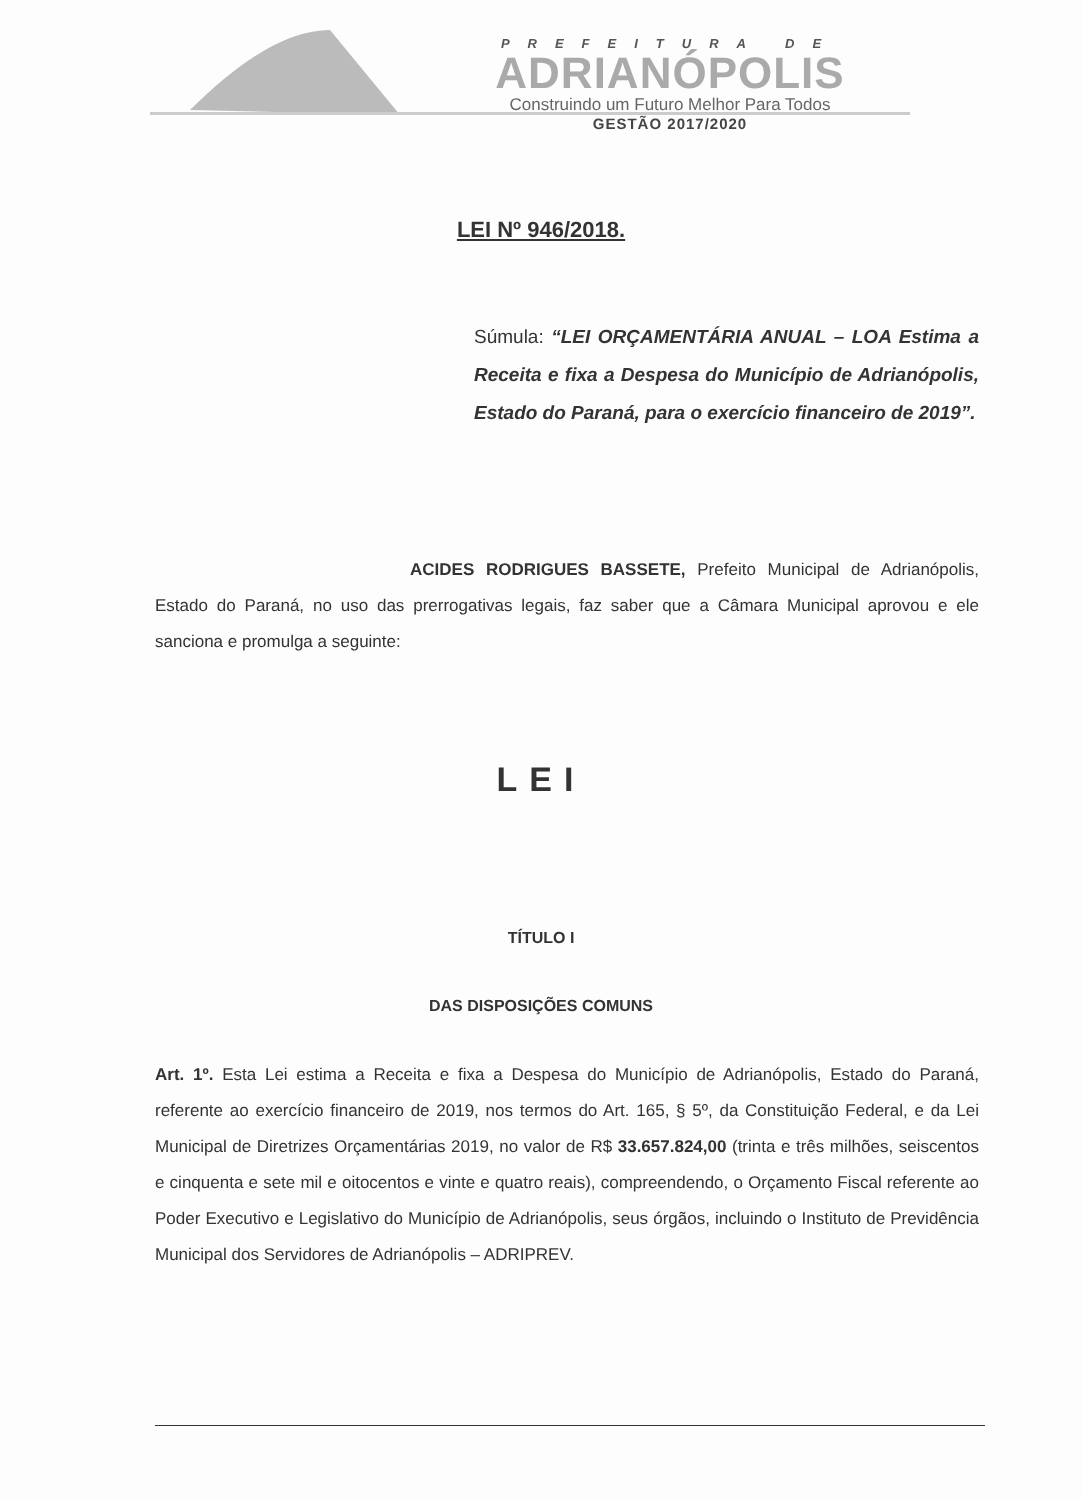PREFEITURA DE
ADRIANÓPOLIS
Construindo um Futuro Melhor Para Todos
GESTÃO 2017/2020
LEI Nº 946/2018.
Súmula: “LEI ORÇAMENTÁRIA ANUAL – LOA Estima a Receita e fixa a Despesa do Município de Adrianópolis, Estado do Paraná, para o exercício financeiro de 2019”.
ACIDES RODRIGUES BASSETE, Prefeito Municipal de Adrianópolis, Estado do Paraná, no uso das prerrogativas legais, faz saber que a Câmara Municipal aprovou e ele sanciona e promulga a seguinte:
LEI
TÍTULO I
DAS DISPOSIÇÕES COMUNS
Art. 1º. Esta Lei estima a Receita e fixa a Despesa do Município de Adrianópolis, Estado do Paraná, referente ao exercício financeiro de 2019, nos termos do Art. 165, § 5º, da Constituição Federal, e da Lei Municipal de Diretrizes Orçamentárias 2019, no valor de R$ 33.657.824,00 (trinta e três milhões, seiscentos e cinquenta e sete mil e oitocentos e vinte e quatro reais), compreendendo, o Orçamento Fiscal referente ao Poder Executivo e Legislativo do Município de Adrianópolis, seus órgãos, incluindo o Instituto de Previdência Municipal dos Servidores de Adrianópolis – ADRIPREV.